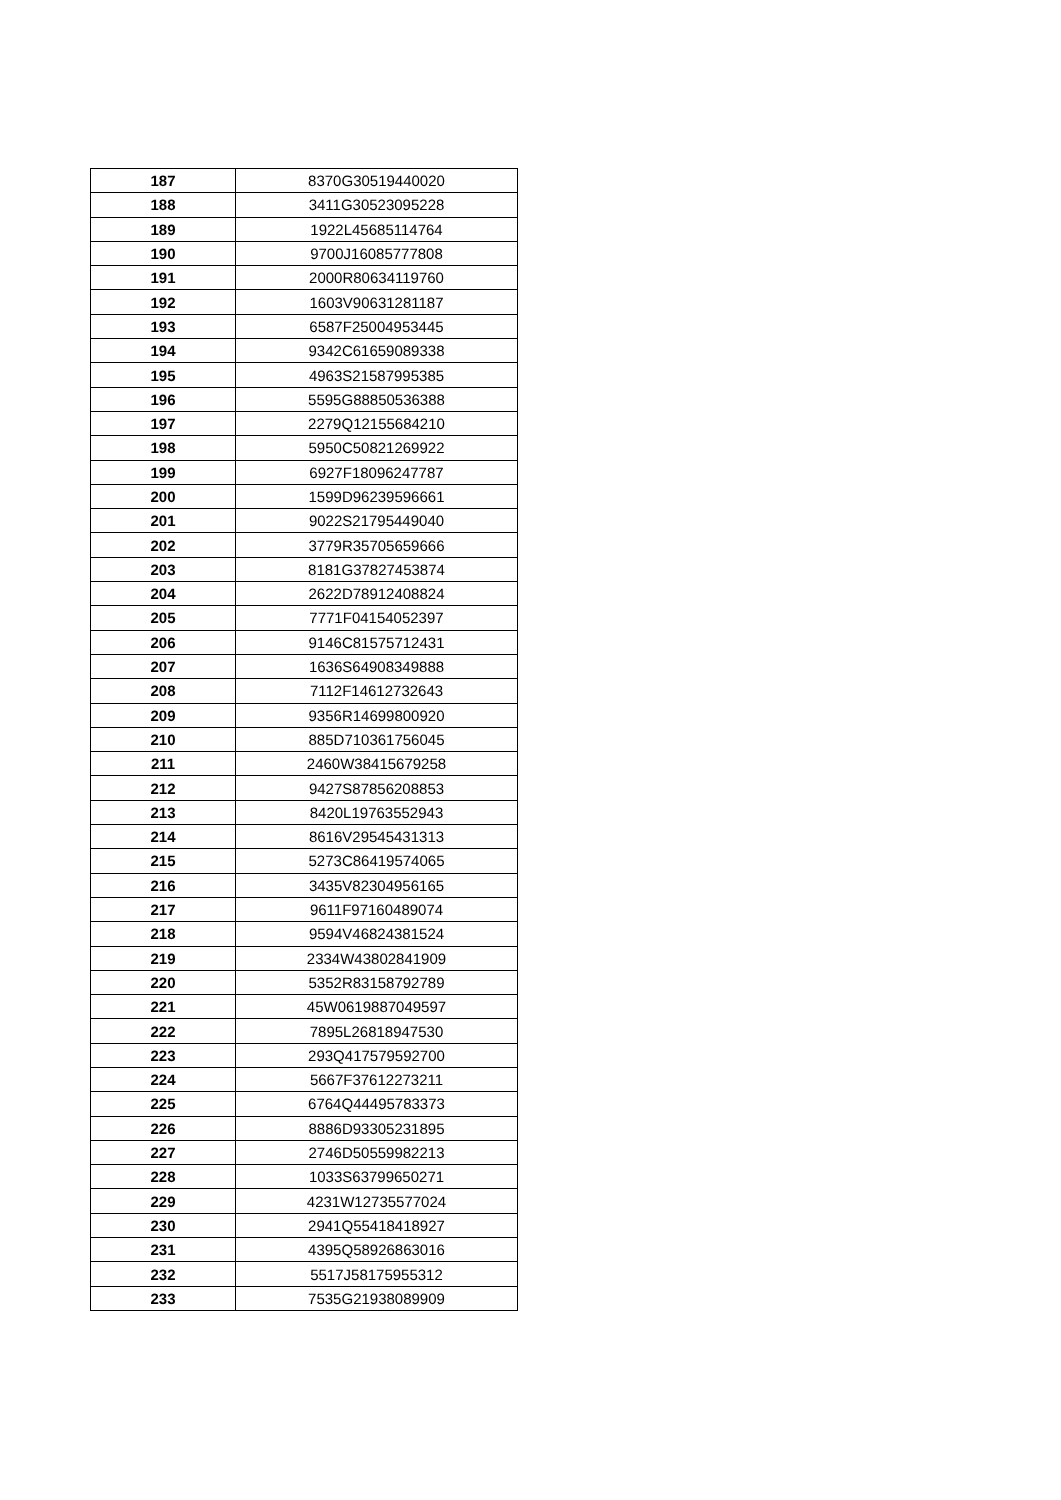| 187 | 8370G30519440020 |
| 188 | 3411G30523095228 |
| 189 | 1922L45685114764 |
| 190 | 9700J16085777808 |
| 191 | 2000R80634119760 |
| 192 | 1603V90631281187 |
| 193 | 6587F25004953445 |
| 194 | 9342C61659089338 |
| 195 | 4963S21587995385 |
| 196 | 5595G88850536388 |
| 197 | 2279Q12155684210 |
| 198 | 5950C50821269922 |
| 199 | 6927F18096247787 |
| 200 | 1599D96239596661 |
| 201 | 9022S21795449040 |
| 202 | 3779R35705659666 |
| 203 | 8181G37827453874 |
| 204 | 2622D78912408824 |
| 205 | 7771F04154052397 |
| 206 | 9146C81575712431 |
| 207 | 1636S64908349888 |
| 208 | 7112F14612732643 |
| 209 | 9356R14699800920 |
| 210 | 885D710361756045 |
| 211 | 2460W38415679258 |
| 212 | 9427S87856208853 |
| 213 | 8420L19763552943 |
| 214 | 8616V29545431313 |
| 215 | 5273C86419574065 |
| 216 | 3435V82304956165 |
| 217 | 9611F97160489074 |
| 218 | 9594V46824381524 |
| 219 | 2334W43802841909 |
| 220 | 5352R83158792789 |
| 221 | 45W0619887049597 |
| 222 | 7895L26818947530 |
| 223 | 293Q417579592700 |
| 224 | 5667F37612273211 |
| 225 | 6764Q44495783373 |
| 226 | 8886D93305231895 |
| 227 | 2746D50559982213 |
| 228 | 1033S63799650271 |
| 229 | 4231W12735577024 |
| 230 | 2941Q55418418927 |
| 231 | 4395Q58926863016 |
| 232 | 5517J58175955312 |
| 233 | 7535G21938089909 |